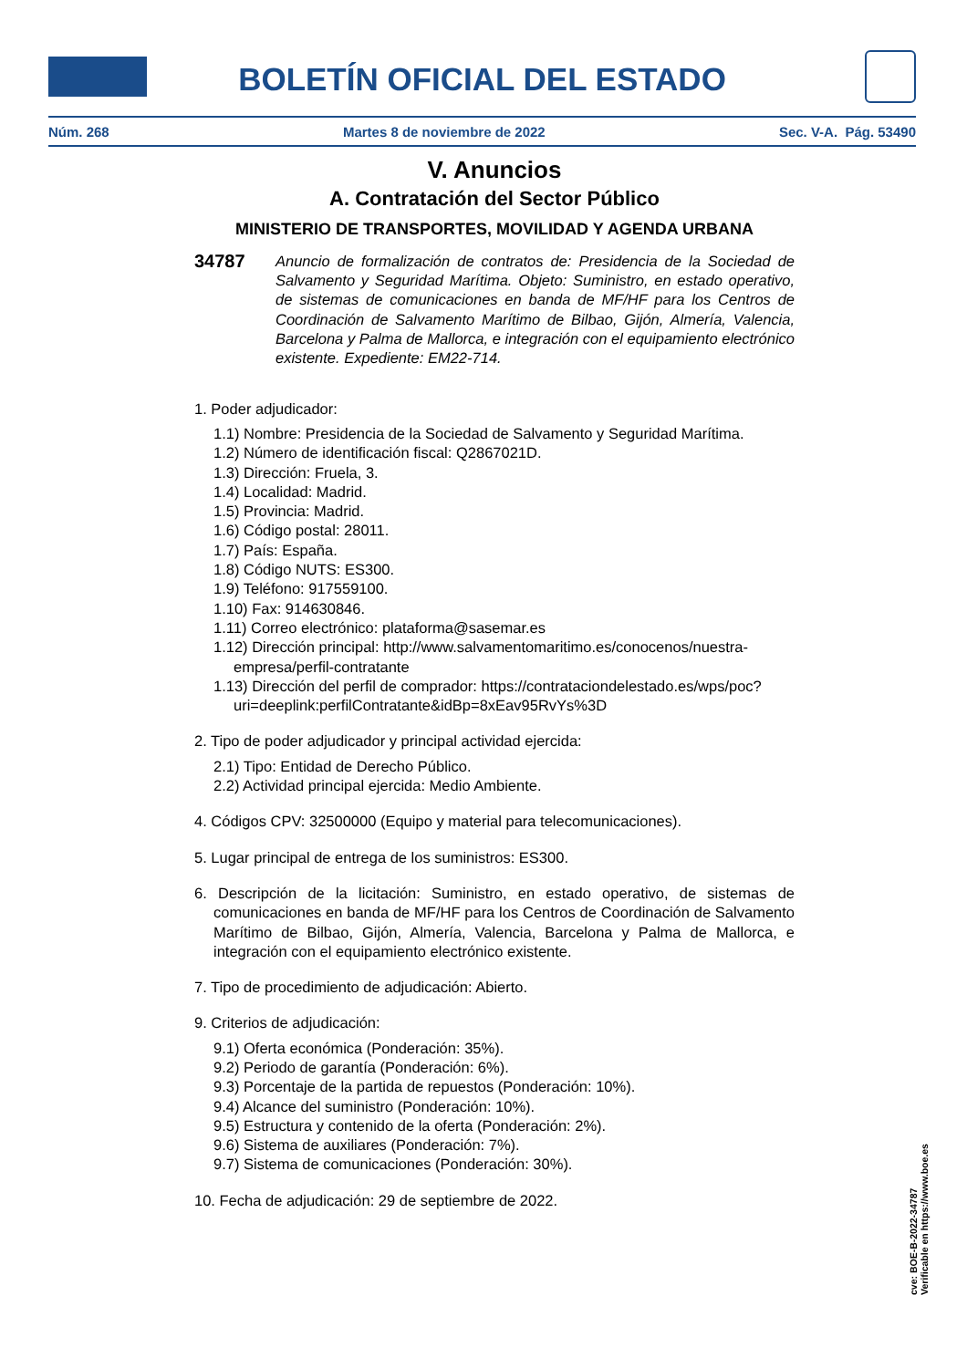BOLETÍN OFICIAL DEL ESTADO
Núm. 268 Martes 8 de noviembre de 2022 Sec. V-A. Pág. 53490
V. Anuncios
A. Contratación del Sector Público
MINISTERIO DE TRANSPORTES, MOVILIDAD Y AGENDA URBANA
34787
Anuncio de formalización de contratos de: Presidencia de la Sociedad de Salvamento y Seguridad Marítima. Objeto: Suministro, en estado operativo, de sistemas de comunicaciones en banda de MF/HF para los Centros de Coordinación de Salvamento Marítimo de Bilbao, Gijón, Almería, Valencia, Barcelona y Palma de Mallorca, e integración con el equipamiento electrónico existente. Expediente: EM22-714.
1. Poder adjudicador:
1.1) Nombre: Presidencia de la Sociedad de Salvamento y Seguridad Marítima.
1.2) Número de identificación fiscal: Q2867021D.
1.3) Dirección: Fruela, 3.
1.4) Localidad: Madrid.
1.5) Provincia: Madrid.
1.6) Código postal: 28011.
1.7) País: España.
1.8) Código NUTS: ES300.
1.9) Teléfono: 917559100.
1.10) Fax: 914630846.
1.11) Correo electrónico: plataforma@sasemar.es
1.12) Dirección principal: http://www.salvamentomaritimo.es/conocenos/nuestra-empresa/perfil-contratante
1.13) Dirección del perfil de comprador: https://contrataciondelestado.es/wps/poc?uri=deeplink:perfilContratante&idBp=8xEav95RvYs%3D
2. Tipo de poder adjudicador y principal actividad ejercida:
2.1) Tipo: Entidad de Derecho Público.
2.2) Actividad principal ejercida: Medio Ambiente.
4. Códigos CPV: 32500000 (Equipo y material para telecomunicaciones).
5. Lugar principal de entrega de los suministros: ES300.
6. Descripción de la licitación: Suministro, en estado operativo, de sistemas de comunicaciones en banda de MF/HF para los Centros de Coordinación de Salvamento Marítimo de Bilbao, Gijón, Almería, Valencia, Barcelona y Palma de Mallorca, e integración con el equipamiento electrónico existente.
7. Tipo de procedimiento de adjudicación: Abierto.
9. Criterios de adjudicación:
9.1) Oferta económica (Ponderación: 35%).
9.2) Periodo de garantía (Ponderación: 6%).
9.3) Porcentaje de la partida de repuestos (Ponderación: 10%).
9.4) Alcance del suministro (Ponderación: 10%).
9.5) Estructura y contenido de la oferta (Ponderación: 2%).
9.6) Sistema de auxiliares (Ponderación: 7%).
9.7) Sistema de comunicaciones (Ponderación: 30%).
10. Fecha de adjudicación: 29 de septiembre de 2022.
cve: BOE-B-2022-34787
Verificable en https://www.boe.es